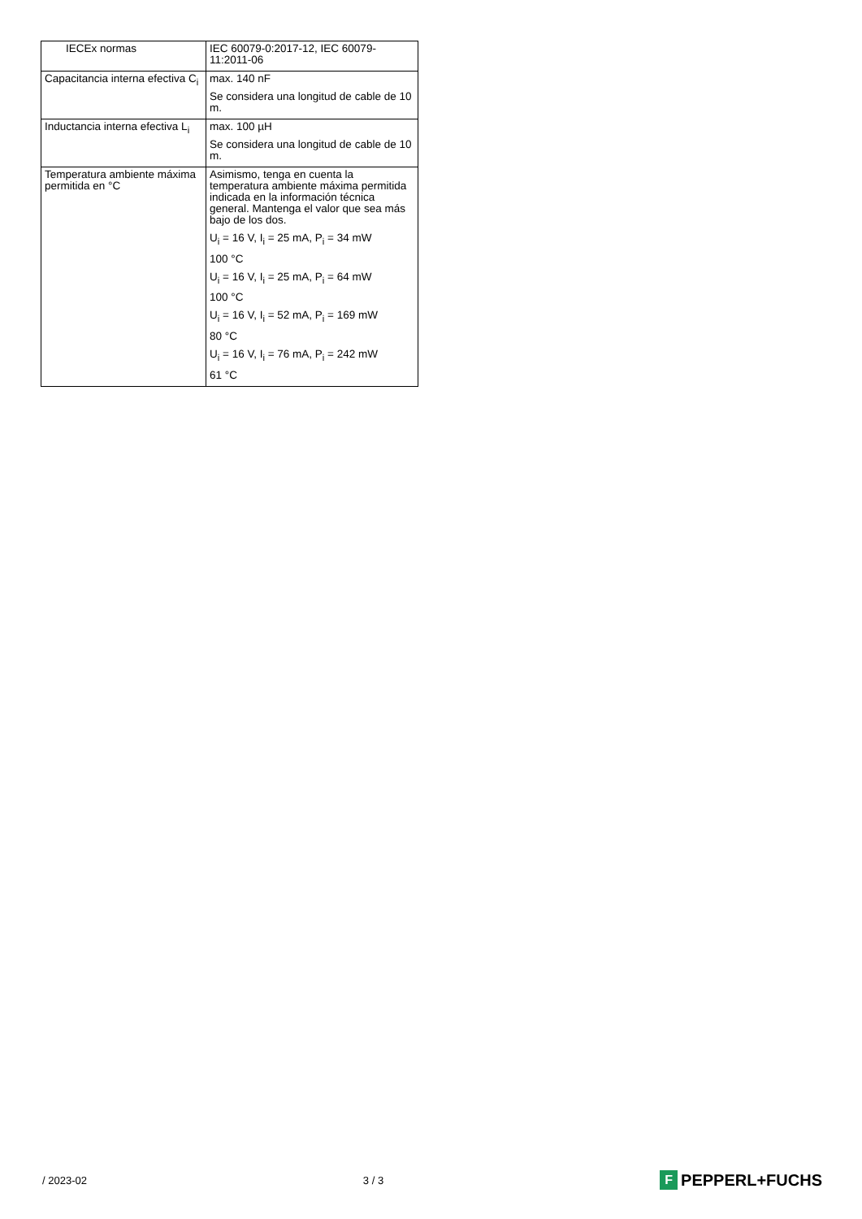| IECEx normas | IEC 60079-0:2017-12, IEC 60079-11:2011-06 |
| Capacitancia interna efectiva C<sub>i</sub> | max. 140 nF Se considera una longitud de cable de 10 m. |
| Inductancia interna efectiva L<sub>i</sub> | max. 100 µH Se considera una longitud de cable de 10 m. |
| Temperatura ambiente máxima permitida en °C | Asimismo, tenga en cuenta la temperatura ambiente máxima permitida indicada en la información técnica general. Mantenga el valor que sea más bajo de los dos. U<sub>i</sub> = 16 V, I<sub>i</sub> = 25 mA, P<sub>i</sub> = 34 mW 100 °C U<sub>i</sub> = 16 V, I<sub>i</sub> = 25 mA, P<sub>i</sub> = 64 mW 100 °C U<sub>i</sub> = 16 V, I<sub>i</sub> = 52 mA, P<sub>i</sub> = 169 mW 80 °C U<sub>i</sub> = 16 V, I<sub>i</sub> = 76 mA, P<sub>i</sub> = 242 mW 61 °C |
/ 2023-02 3 / 3
F PEPPERL+FUCHS